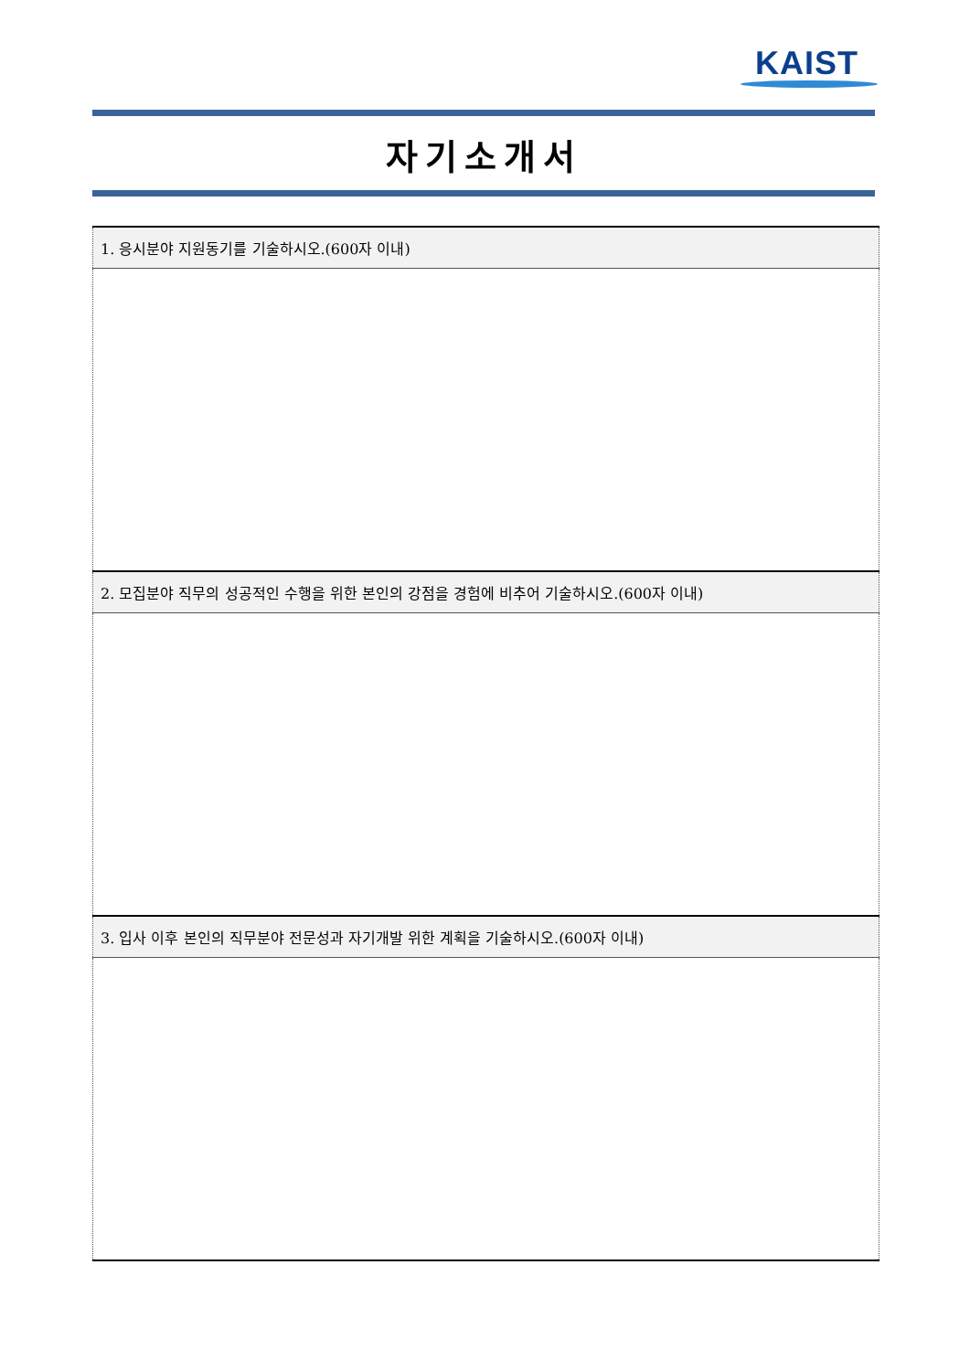KAIST
자기소개서
| 1. 응시분야 지원동기를 기술하시오.(600자 이내) |
| --- |
| 2. 모집분야 직무의 성공적인 수행을 위한 본인의 강점을 경험에 비추어 기술하시오.(600자 이내) |
| 3. 입사 이후 본인의 직무분야 전문성과 자기개발 위한 계획을 기술하시오.(600자 이내) |